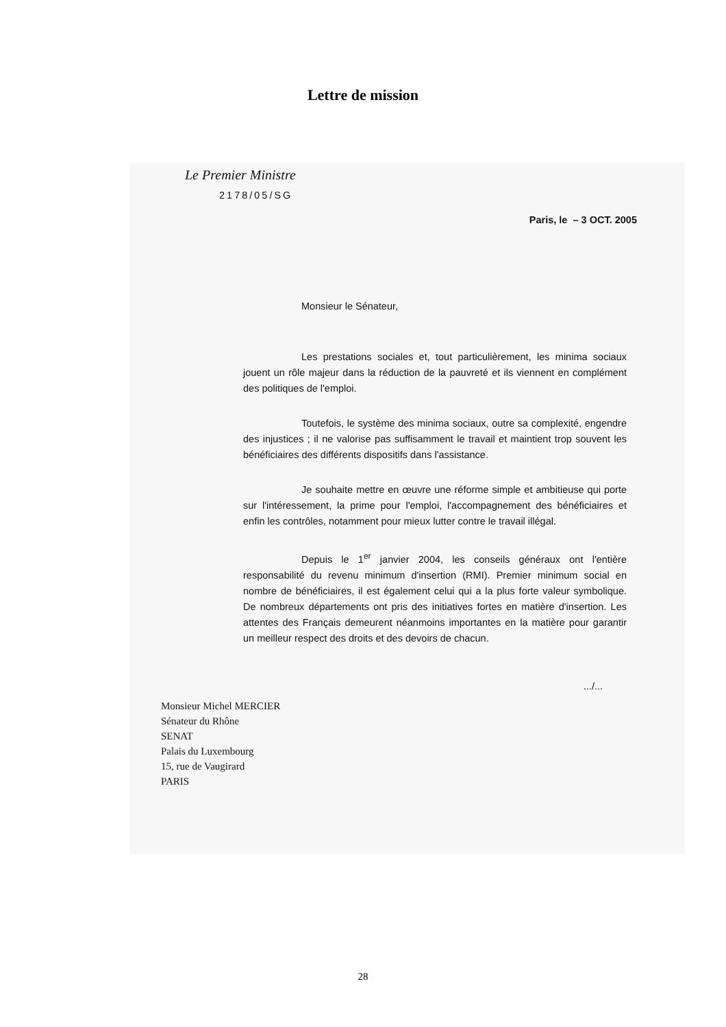Lettre de mission
Le Premier Ministre
2178/05/SG
Paris, le – 3 OCT. 2005
Monsieur le Sénateur,
Les prestations sociales et, tout particulièrement, les minima sociaux jouent un rôle majeur dans la réduction de la pauvreté et ils viennent en complément des politiques de l'emploi.
Toutefois, le système des minima sociaux, outre sa complexité, engendre des injustices ; il ne valorise pas suffisamment le travail et maintient trop souvent les bénéficiaires des différents dispositifs dans l'assistance.
Je souhaite mettre en œuvre une réforme simple et ambitieuse qui porte sur l'intéressement, la prime pour l'emploi, l'accompagnement des bénéficiaires et enfin les contrôles, notamment pour mieux lutter contre le travail illégal.
Depuis le 1<sup>er</sup> janvier 2004, les conseils généraux ont l'entière responsabilité du revenu minimum d'insertion (RMI). Premier minimum social en nombre de bénéficiaires, il est également celui qui a la plus forte valeur symbolique. De nombreux départements ont pris des initiatives fortes en matière d'insertion. Les attentes des Français demeurent néanmoins importantes en la matière pour garantir un meilleur respect des droits et des devoirs de chacun.
.../...
Monsieur Michel MERCIER
Sénateur du Rhône
SENAT
Palais du Luxembourg
15, rue de Vaugirard
PARIS
28